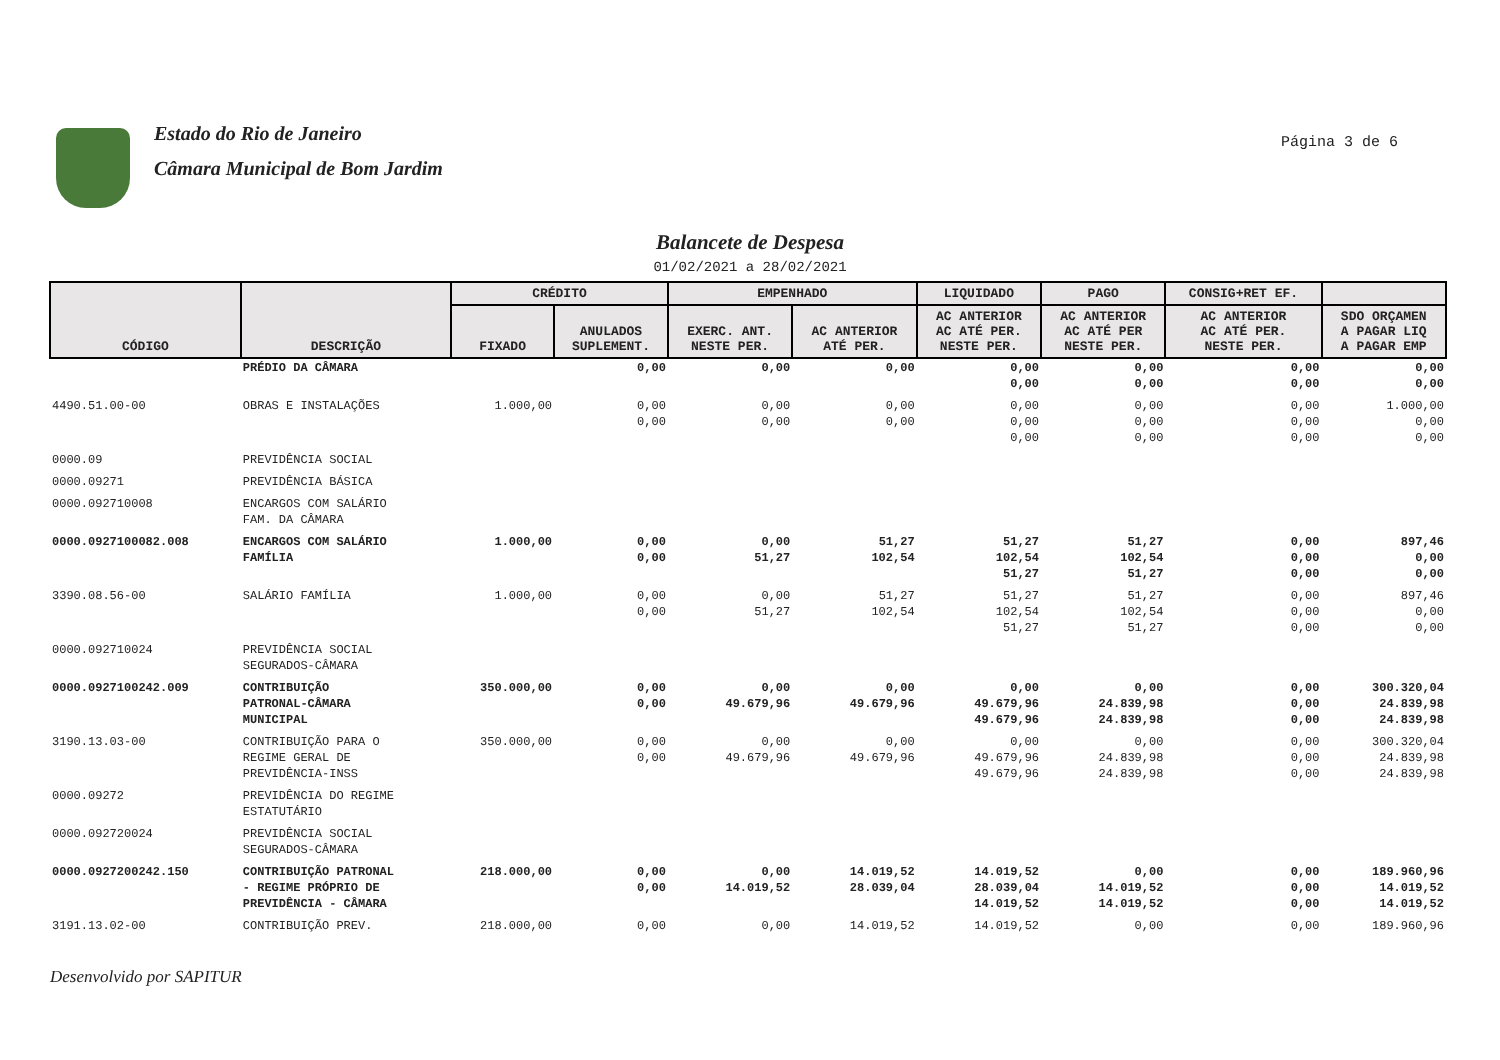Estado do Rio de Janeiro
Câmara Municipal de Bom Jardim
Página 3 de 6
Balancete de Despesa
01/02/2021 a 28/02/2021
| CÓDIGO | DESCRIÇÃO | CRÉDITO | | EMPENHADO | | LIQUIDADO | PAGO | CONSIG+RET EF. | |
| --- | --- | --- | --- | --- | --- | --- | --- | --- | --- |
| | | FIXADO | ANULADOS SUPLEMENT. | EXERC. ANT. NESTE PER. | AC ANTERIOR ATÉ PER. | AC ANTERIOR AC ATÉ PER. NESTE PER. | AC ANTERIOR AC ATÉ PER NESTE PER. | AC ANTERIOR AC ATÉ PER. NESTE PER. | SDO ORÇAMEN A PAGAR LIQ A PAGAR EMP |
| | PRÉDIO DA CÂMARA | | 0,00 | 0,00 | 0,00 | 0,00 0,00 | 0,00 0,00 | 0,00 0,00 | 0,00 0,00 |
| 4490.51.00-00 | OBRAS E INSTALAÇÕES | 1.000,00 | 0,00 0,00 | 0,00 0,00 | 0,00 0,00 | 0,00 0,00 0,00 | 0,00 0,00 0,00 | 0,00 0,00 0,00 | 1.000,00 0,00 0,00 |
| 0000.09 | PREVIDÊNCIA SOCIAL | | | | | | | | |
| 0000.09271 | PREVIDÊNCIA BÁSICA | | | | | | | | |
| 0000.092710008 | ENCARGOS COM SALÁRIO FAM. DA CÂMARA | | | | | | | | |
| 0000.0927100082.008 | ENCARGOS COM SALÁRIO FAMÍLIA | 1.000,00 | 0,00 0,00 | 0,00 51,27 | 51,27 102,54 | 51,27 102,54 51,27 | 51,27 102,54 51,27 | 0,00 0,00 0,00 | 897,46 0,00 0,00 |
| 3390.08.56-00 | SALÁRIO FAMÍLIA | 1.000,00 | 0,00 0,00 | 0,00 51,27 | 51,27 102,54 | 51,27 102,54 51,27 | 51,27 102,54 51,27 | 0,00 0,00 0,00 | 897,46 0,00 0,00 |
| 0000.092710024 | PREVIDÊNCIA SOCIAL SEGURADOS-CÂMARA | | | | | | | | |
| 0000.0927100242.009 | CONTRIBUIÇÃO PATRONAL-CÂMARA MUNICIPAL | 350.000,00 | 0,00 0,00 | 0,00 49.679,96 | 0,00 49.679,96 | 0,00 49.679,96 49.679,96 | 0,00 24.839,98 24.839,98 | 0,00 0,00 0,00 | 300.320,04 24.839,98 24.839,98 |
| 3190.13.03-00 | CONTRIBUIÇÃO PARA O REGIME GERAL DE PREVIDÊNCIA-INSS | 350.000,00 | 0,00 0,00 | 0,00 49.679,96 | 0,00 49.679,96 | 0,00 49.679,96 49.679,96 | 0,00 24.839,98 24.839,98 | 0,00 0,00 0,00 | 300.320,04 24.839,98 24.839,98 |
| 0000.09272 | PREVIDÊNCIA DO REGIME ESTATUTÁRIO | | | | | | | | |
| 0000.092720024 | PREVIDÊNCIA SOCIAL SEGURADOS-CÂMARA | | | | | | | | |
| 0000.0927200242.150 | CONTRIBUIÇÃO PATRONAL - REGIME PRÓPRIO DE PREVIDÊNCIA - CÂMARA | 218.000,00 | 0,00 0,00 | 0,00 14.019,52 | 14.019,52 28.039,04 | 14.019,52 28.039,04 14.019,52 | 0,00 14.019,52 14.019,52 | 0,00 0,00 0,00 | 189.960,96 14.019,52 14.019,52 |
| 3191.13.02-00 | CONTRIBUIÇÃO PREV. | 218.000,00 | 0,00 | 0,00 | 14.019,52 | 14.019,52 | 0,00 | 0,00 | 189.960,96 |
Desenvolvido por SAPITUR